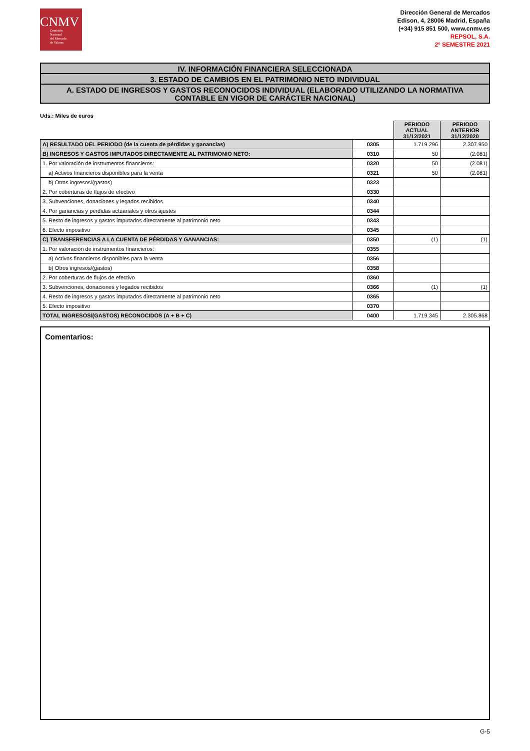CNMV
Comisión
Nacional
del Mercado
de Valores
Dirección General de Mercados
Edison, 4, 28006 Madrid, España
(+34) 915 851 500, www.cnmv.es
REPSOL, S.A.
2º SEMESTRE 2021
IV. INFORMACIÓN FINANCIERA SELECCIONADA
3. ESTADO DE CAMBIOS EN EL PATRIMONIO NETO INDIVIDUAL
A. ESTADO DE INGRESOS Y GASTOS RECONOCIDOS INDIVIDUAL (ELABORADO UTILIZANDO LA NORMATIVA CONTABLE EN VIGOR DE CARÁCTER NACIONAL)
Uds.: Miles de euros
| | | PERIODO ACTUAL 31/12/2021 | PERIODO ANTERIOR 31/12/2020 |
| A) RESULTADO DEL PERIODO (de la cuenta de pérdidas y ganancias) | 0305 | 1.719.296 | 2.307.950 |
| B) INGRESOS Y GASTOS IMPUTADOS DIRECTAMENTE AL PATRIMONIO NETO: | 0310 | 50 | (2.081) |
| 1. Por valoración de instrumentos financieros: | 0320 | 50 | (2.081) |
| a) Activos financieros disponibles para la venta | 0321 | 50 | (2.081) |
| b) Otros ingresos/(gastos) | 0323 | | |
| 2. Por coberturas de flujos de efectivo | 0330 | | |
| 3. Subvenciones, donaciones y legados recibidos | 0340 | | |
| 4. Por ganancias y pérdidas actuariales y otros ajustes | 0344 | | |
| 5. Resto de ingresos y gastos imputados directamente al patrimonio neto | 0343 | | |
| 6. Efecto impositivo | 0345 | | |
| C) TRANSFERENCIAS A LA CUENTA DE PÉRDIDAS Y GANANCIAS: | 0350 | (1) | (1) |
| 1. Por valoración de instrumentos financieros: | 0355 | | |
| a) Activos financieros disponibles para la venta | 0356 | | |
| b) Otros ingresos/(gastos) | 0358 | | |
| 2. Por coberturas de flujos de efectivo | 0360 | | |
| 3. Subvenciones, donaciones y legados recibidos | 0366 | (1) | (1) |
| 4. Resto de ingresos y gastos imputados directamente al patrimonio neto | 0365 | | |
| 5. Efecto impositivo | 0370 | | |
| TOTAL INGRESOS/(GASTOS) RECONOCIDOS (A + B + C) | 0400 | 1.719.345 | 2.305.868 |
Comentarios:
G-5